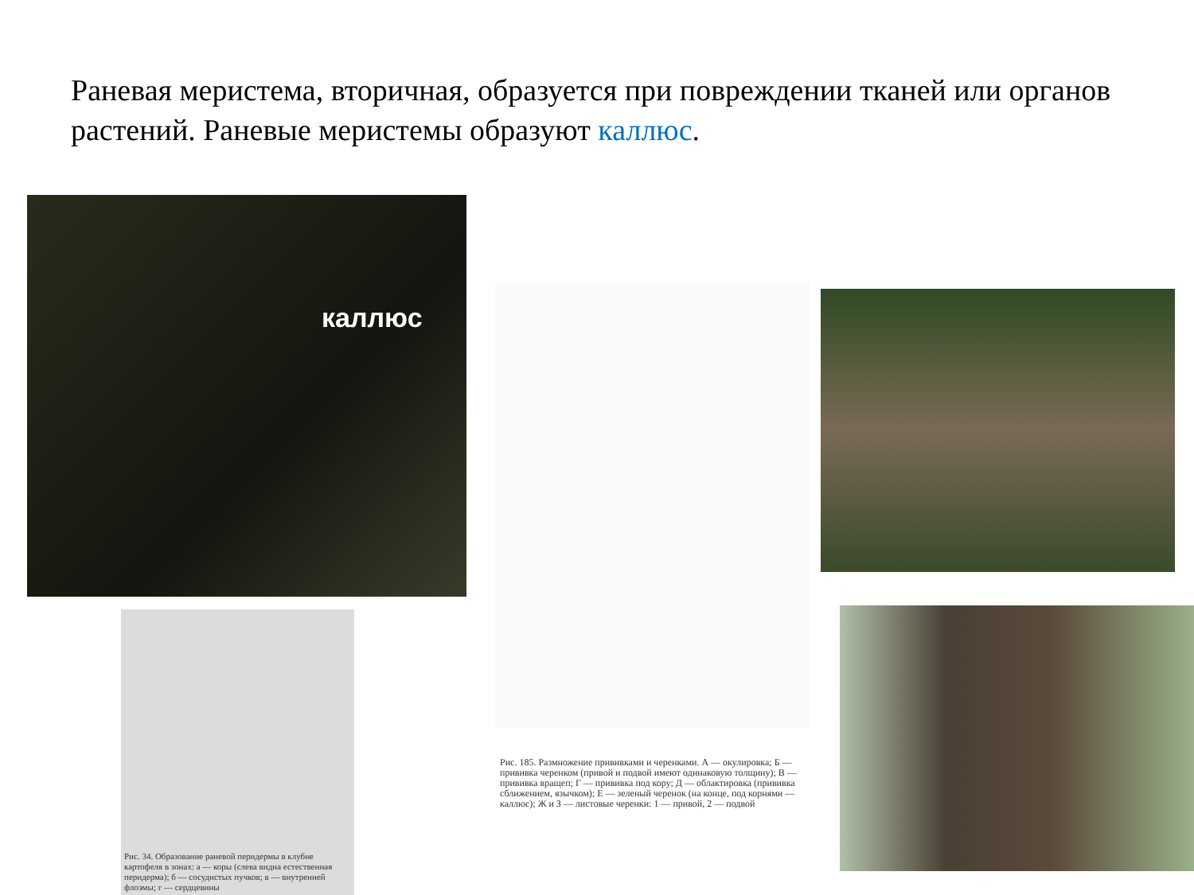Раневая меристема, вторичная, образуется при повреждении тканей или органов растений. Раневые меристемы образуют каллюс.
каллюс
Рис. 34. Образование раневой перидермы в клубне картофеля в зонах: а — коры (слева видна естественная перидерма); б — сосудистых пучков; в — внутренней флоэмы; г — сердцевины
Рис. 185. Размножение прививками и черенками. А — окулировка; Б — прививка черенком (привой и подвой имеют одинаковую толщину); В — прививка вращеп; Г — прививка под кору; Д — облактировка (прививка сближением, язычком); Е — зеленый черенок (на конце, под корнями — каллюс); Ж и З — листовые черенки: 1 — привой, 2 — подвой